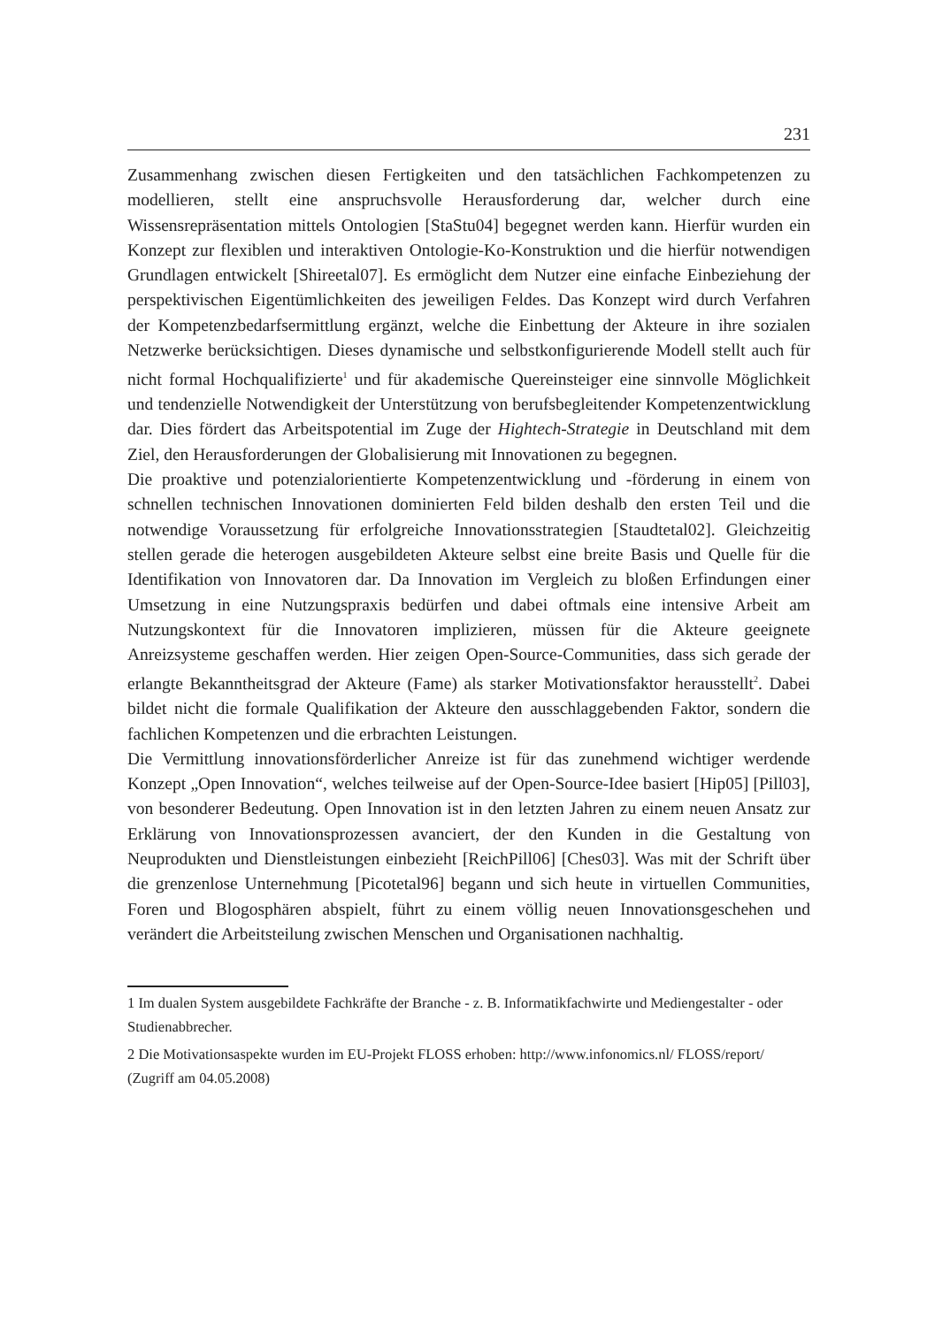231
Zusammenhang zwischen diesen Fertigkeiten und den tatsächlichen Fachkompetenzen zu modellieren, stellt eine anspruchsvolle Herausforderung dar, welcher durch eine Wissensrepräsentation mittels Ontologien [StaStu04] begegnet werden kann. Hierfür wurden ein Konzept zur flexiblen und interaktiven Ontologie-Ko-Konstruktion und die hierfür notwendigen Grundlagen entwickelt [Shireetal07]. Es ermöglicht dem Nutzer eine einfache Einbeziehung der perspektivischen Eigentümlichkeiten des jeweiligen Feldes. Das Konzept wird durch Verfahren der Kompetenzbedarfsermittlung ergänzt, welche die Einbettung der Akteure in ihre sozialen Netzwerke berücksichtigen. Dieses dynamische und selbstkonfigurierende Modell stellt auch für nicht formal Hochqualifizierte<sup>1</sup> und für akademische Quereinsteiger eine sinnvolle Möglichkeit und tendenzielle Notwendigkeit der Unterstützung von berufsbegleitender Kompetenzentwicklung dar. Dies fördert das Arbeitspotential im Zuge der Hightech-Strategie in Deutschland mit dem Ziel, den Herausforderungen der Globalisierung mit Innovationen zu begegnen.
Die proaktive und potenzialorientierte Kompetenzentwicklung und -förderung in einem von schnellen technischen Innovationen dominierten Feld bilden deshalb den ersten Teil und die notwendige Voraussetzung für erfolgreiche Innovationsstrategien [Staudtetal02]. Gleichzeitig stellen gerade die heterogen ausgebildeten Akteure selbst eine breite Basis und Quelle für die Identifikation von Innovatoren dar. Da Innovation im Vergleich zu bloßen Erfindungen einer Umsetzung in eine Nutzungspraxis bedürfen und dabei oftmals eine intensive Arbeit am Nutzungskontext für die Innovatoren implizieren, müssen für die Akteure geeignete Anreizsysteme geschaffen werden. Hier zeigen Open-Source-Communities, dass sich gerade der erlangte Bekanntheitsgrad der Akteure (Fame) als starker Motivationsfaktor herausstellt<sup>2</sup>. Dabei bildet nicht die formale Qualifikation der Akteure den ausschlaggebenden Faktor, sondern die fachlichen Kompetenzen und die erbrachten Leistungen.
Die Vermittlung innovationsförderlicher Anreize ist für das zunehmend wichtiger werdende Konzept „Open Innovation“, welches teilweise auf der Open-Source-Idee basiert [Hip05] [Pill03], von besonderer Bedeutung. Open Innovation ist in den letzten Jahren zu einem neuen Ansatz zur Erklärung von Innovationsprozessen avanciert, der den Kunden in die Gestaltung von Neuprodukten und Dienstleistungen einbezieht [ReichPill06] [Ches03]. Was mit der Schrift über die grenzenlose Unternehmung [Picotetal96] begann und sich heute in virtuellen Communities, Foren und Blogosphären abspielt, führt zu einem völlig neuen Innovationsgeschehen und verändert die Arbeitsteilung zwischen Menschen und Organisationen nachhaltig.
1 Im dualen System ausgebildete Fachkräfte der Branche - z. B. Informatikfachwirte und Mediengestalter - oder Studienabbrecher.
2 Die Motivationsaspekte wurden im EU-Projekt FLOSS erhoben: http://www.infonomics.nl/ FLOSS/report/ (Zugriff am 04.05.2008)